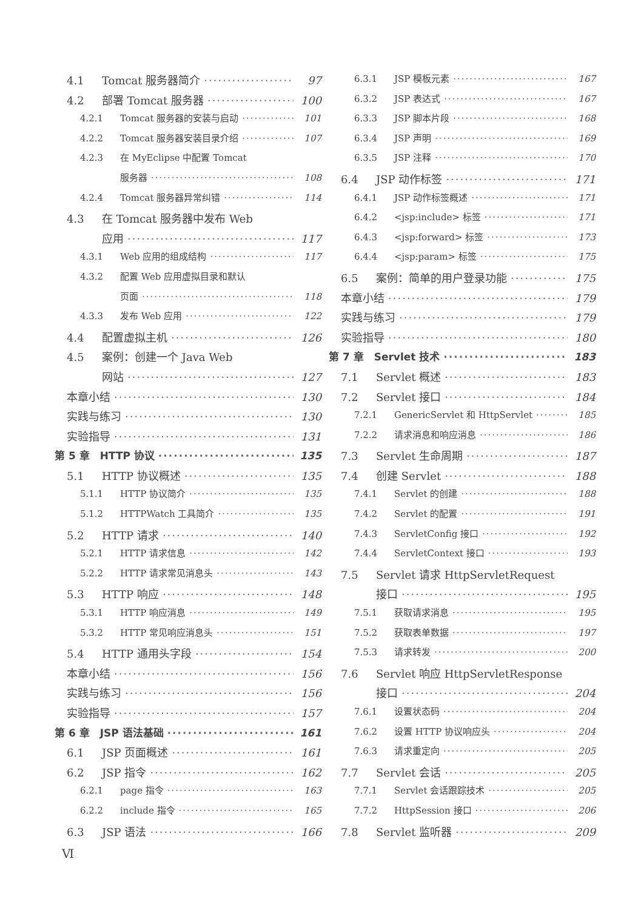4.1 Tomcat 服务器简介 97
4.2 部署 Tomcat 服务器 100
4.2.1 Tomcat 服务器的安装与启动 101
4.2.2 Tomcat 服务器安装目录介绍 107
4.2.3 在 MyEclipse 中配置 Tomcat
服务器 108
4.2.4 Tomcat 服务器异常纠错 114
4.3 在 Tomcat 服务器中发布 Web
应用 117
4.3.1 Web 应用的组成结构 117
4.3.2 配置 Web 应用虚拟目录和默认
页面 118
4.3.3 发布 Web 应用 122
4.4 配置虚拟主机 126
4.5 案例：创建一个 Java Web
网站 127
本章小结 130
实践与练习 130
实验指导 131
第 5 章　HTTP 协议 135
5.1 HTTP 协议概述 135
5.1.1 HTTP 协议简介 135
5.1.2 HTTPWatch 工具简介 135
5.2 HTTP 请求 140
5.2.1 HTTP 请求信息 142
5.2.2 HTTP 请求常见消息头 143
5.3 HTTP 响应 148
5.3.1 HTTP 响应消息 149
5.3.2 HTTP 常见响应消息头 151
5.4 HTTP 通用头字段 154
本章小结 156
实践与练习 156
实验指导 157
第 6 章　JSP 语法基础 161
6.1 JSP 页面概述 161
6.2 JSP 指令 162
6.2.1 page 指令 163
6.2.2 include 指令 165
6.3 JSP 语法 166
6.3.1 JSP 模板元素 167
6.3.2 JSP 表达式 167
6.3.3 JSP 脚本片段 168
6.3.4 JSP 声明 169
6.3.5 JSP 注释 170
6.4 JSP 动作标签 171
6.4.1 JSP 动作标签概述 171
6.4.2 <jsp:include> 标签 171
6.4.3 <jsp:forward> 标签 173
6.4.4 <jsp:param> 标签 175
6.5 案例：简单的用户登录功能 175
本章小结 179
实践与练习 179
实验指导 180
第 7 章　Servlet 技术 183
7.1 Servlet 概述 183
7.2 Servlet 接口 184
7.2.1 GenericServlet 和 HttpServlet 185
7.2.2 请求消息和响应消息 186
7.3 Servlet 生命周期 187
7.4 创建 Servlet 188
7.4.1 Servlet 的创建 188
7.4.2 Servlet 的配置 191
7.4.3 ServletConfig 接口 192
7.4.4 ServletContext 接口 193
7.5 Servlet 请求 HttpServletRequest
接口 195
7.5.1 获取请求消息 195
7.5.2 获取表单数据 197
7.5.3 请求转发 200
7.6 Servlet 响应 HttpServletResponse
接口 204
7.6.1 设置状态码 204
7.6.2 设置 HTTP 协议响应头 204
7.6.3 请求重定向 205
7.7 Servlet 会话 205
7.7.1 Servlet 会话跟踪技术 205
7.7.2 HttpSession 接口 206
7.8 Servlet 监听器 209
Ⅵ